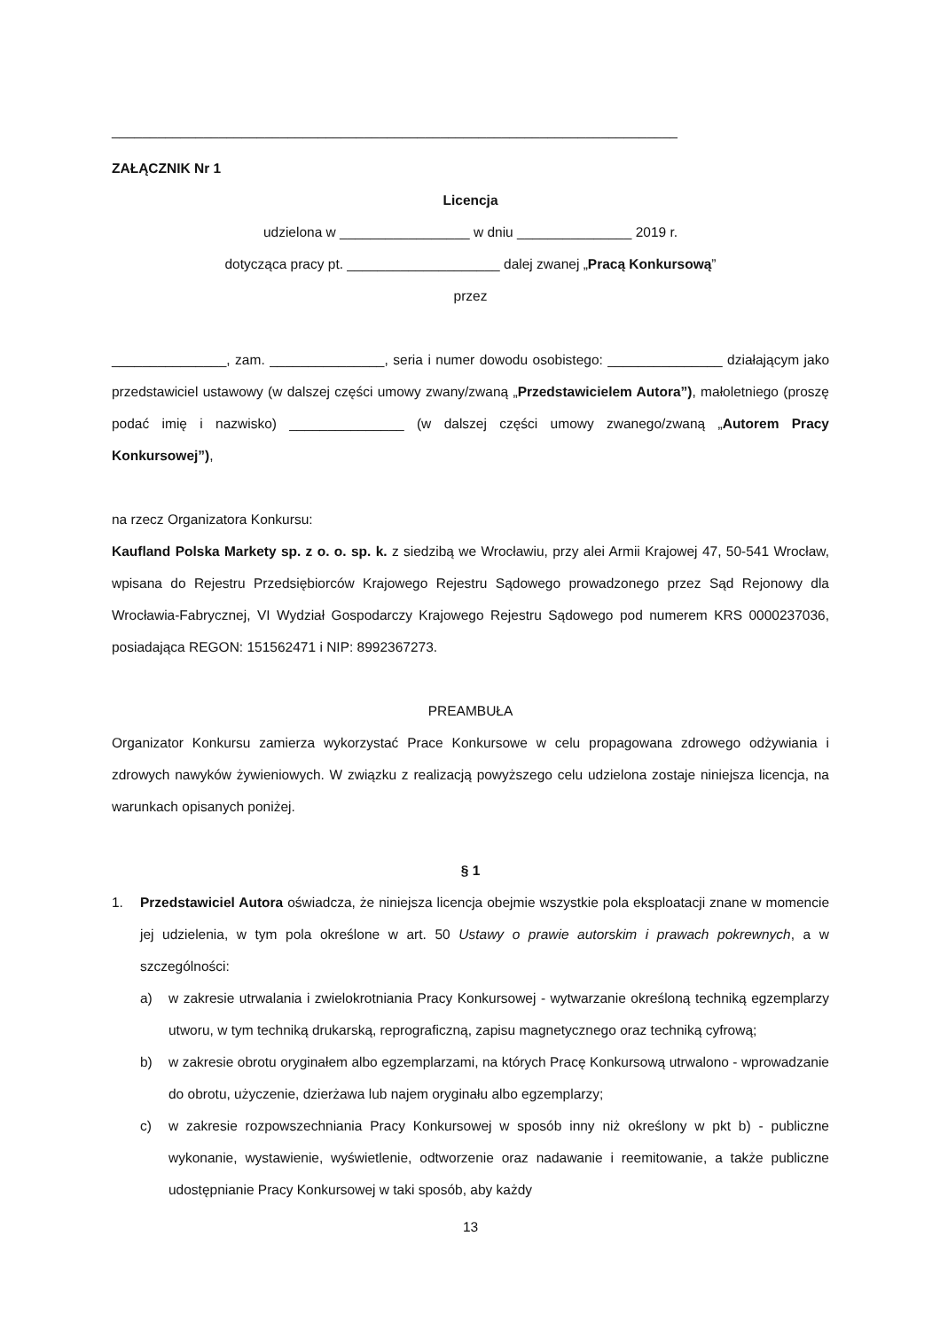__________________________________________________________________________
ZAŁĄCZNIK Nr 1
Licencja
udzielona w _________________ w dniu _______________ 2019 r.
dotycząca pracy pt. ____________________ dalej zwanej „Pracą Konkursową”
przez
_______________, zam. _______________, seria i numer dowodu osobistego: _______________ działającym jako przedstawiciel ustawowy (w dalszej części umowy zwany/zwaną „Przedstawicielem Autora”), małoletniego (proszę podać imię i nazwisko) _______________ (w dalszej części umowy zwanego/zwaną „Autorem Pracy Konkursowej”),
na rzecz Organizatora Konkursu:
Kaufland Polska Markety sp. z o. o. sp. k. z siedzibą we Wrocławiu, przy alei Armii Krajowej 47, 50-541 Wrocław, wpisana do Rejestru Przedsiębiorców Krajowego Rejestru Sądowego prowadzonego przez Sąd Rejonowy dla Wrocławia-Fabrycznej, VI Wydział Gospodarczy Krajowego Rejestru Sądowego pod numerem KRS 0000237036, posiadająca REGON: 151562471 i NIP: 8992367273.
PREAMBUŁA
Organizator Konkursu zamierza wykorzystać Prace Konkursowe w celu propagowana zdrowego odżywiania i zdrowych nawyków żywieniowych. W związku z realizacją powyższego celu udzielona zostaje niniejsza licencja, na warunkach opisanych poniżej.
§ 1
1. Przedstawiciel Autora oświadcza, że niniejsza licencja obejmie wszystkie pola eksploatacji znane w momencie jej udzielenia, w tym pola określone w art. 50 Ustawy o prawie autorskim i prawach pokrewnych, a w szczególności:
a) w zakresie utrwalania i zwielokrotniania Pracy Konkursowej - wytwarzanie określoną techniką egzemplarzy utworu, w tym techniką drukarską, reprograficzną, zapisu magnetycznego oraz techniką cyfrową;
b) w zakresie obrotu oryginałem albo egzemplarzami, na których Pracę Konkursową utrwalono - wprowadzanie do obrotu, użyczenie, dzierżawa lub najem oryginału albo egzemplarzy;
c) w zakresie rozpowszechniania Pracy Konkursowej w sposób inny niż określony w pkt b) - publiczne wykonanie, wystawienie, wyświetlenie, odtworzenie oraz nadawanie i reemitowanie, a także publiczne udostępnianie Pracy Konkursowej w taki sposób, aby każdy
13